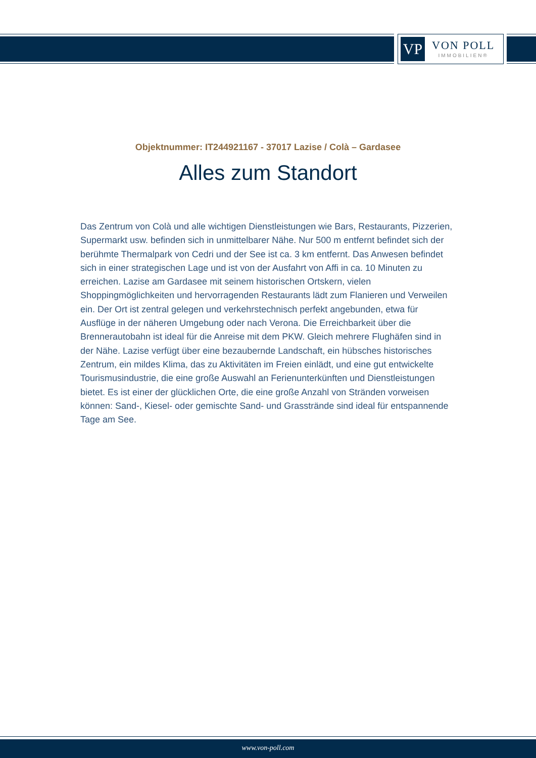VP
VON POLL
IMMOBILIEN®
Objektnummer: IT244921167 - 37017 Lazise / Colà – Gardasee
Alles zum Standort
Das Zentrum von Colà und alle wichtigen Dienstleistungen wie Bars, Restaurants, Pizzerien, Supermarkt usw. befinden sich in unmittelbarer Nähe. Nur 500 m entfernt befindet sich der berühmte Thermalpark von Cedri und der See ist ca. 3 km entfernt. Das Anwesen befindet sich in einer strategischen Lage und ist von der Ausfahrt von Affi in ca. 10 Minuten zu erreichen. Lazise am Gardasee mit seinem historischen Ortskern, vielen Shoppingmöglichkeiten und hervorragenden Restaurants lädt zum Flanieren und Verweilen ein. Der Ort ist zentral gelegen und verkehrstechnisch perfekt angebunden, etwa für Ausflüge in der näheren Umgebung oder nach Verona. Die Erreichbarkeit über die Brennerautobahn ist ideal für die Anreise mit dem PKW. Gleich mehrere Flughäfen sind in der Nähe. Lazise verfügt über eine bezaubernde Landschaft, ein hübsches historisches Zentrum, ein mildes Klima, das zu Aktivitäten im Freien einlädt, und eine gut entwickelte Tourismusindustrie, die eine große Auswahl an Ferienunterkünften und Dienstleistungen bietet. Es ist einer der glücklichen Orte, die eine große Anzahl von Stränden vorweisen können: Sand-, Kiesel- oder gemischte Sand- und Grasstrände sind ideal für entspannende Tage am See.
www.von-poll.com